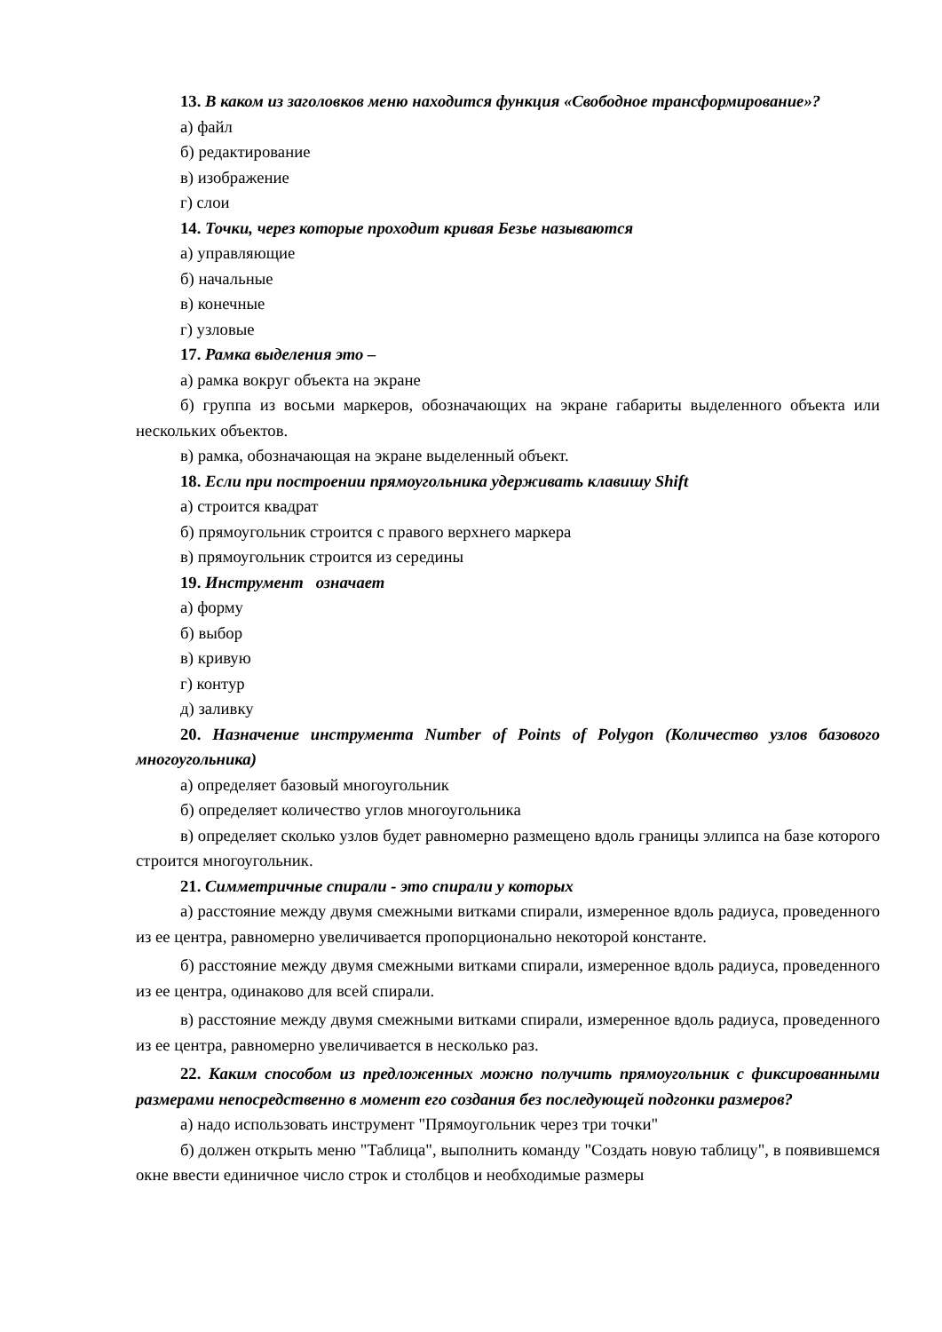13. В каком из заголовков меню находится функция «Свободное трансформирование»?
а) файл
б) редактирование
в) изображение
г) слои
14. Точки, через которые проходит кривая Безье называются
а) управляющие
б) начальные
в) конечные
г) узловые
17. Рамка выделения это –
а) рамка вокруг объекта на экране
б) группа из восьми маркеров, обозначающих на экране габариты выделенного объекта или нескольких объектов.
в) рамка, обозначающая на экране выделенный объект.
18. Если при построении прямоугольника удерживать клавишу Shift
а) строится квадрат
б) прямоугольник строится с правого верхнего маркера
в) прямоугольник строится из середины
19. Инструмент означает
а) форму
б) выбор
в) кривую
г) контур
д) заливку
20. Назначение инструмента Number of Points of Polygon (Количество узлов базового многоугольника)
а) определяет базовый многоугольник
б) определяет количество углов многоугольника
в) определяет сколько узлов будет равномерно размещено вдоль границы эллипса на базе которого строится многоугольник.
21. Симметричные спирали - это спирали у которых
а) расстояние между двумя смежными витками спирали, измеренное вдоль радиуса, проведенного из ее центра, равномерно увеличивается пропорционально некоторой константе.
б) расстояние между двумя смежными витками спирали, измеренное вдоль радиуса, проведенного из ее центра, одинаково для всей спирали.
в) расстояние между двумя смежными витками спирали, измеренное вдоль радиуса, проведенного из ее центра, равномерно увеличивается в несколько раз.
22. Каким способом из предложенных можно получить прямоугольник с фиксированными размерами непосредственно в момент его создания без последующей подгонки размеров?
а) надо использовать инструмент "Прямоугольник через три точки"
б) должен открыть меню "Таблица", выполнить команду "Создать новую таблицу", в появившемся окне ввести единичное число строк и столбцов и необходимые размеры